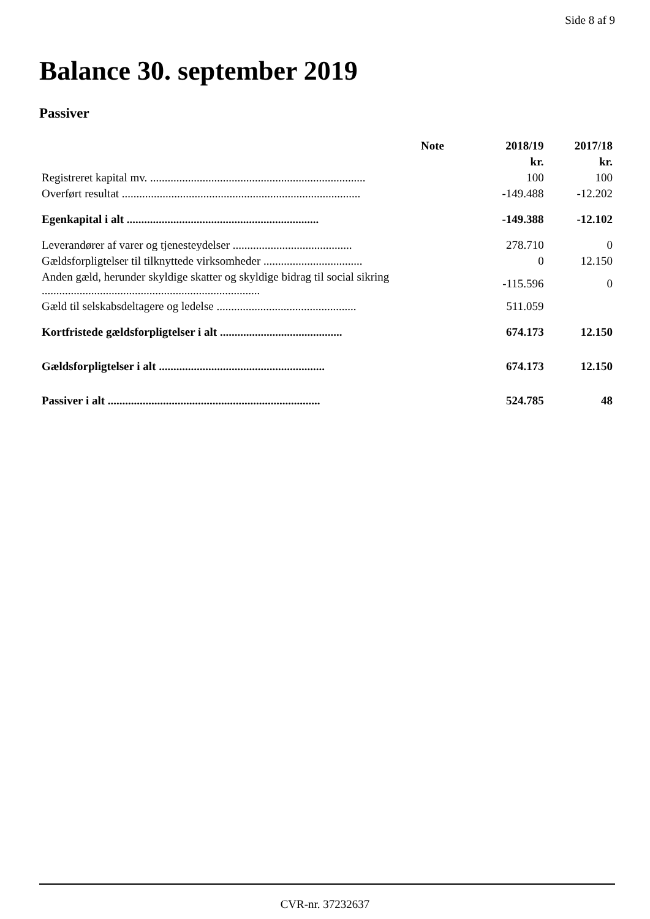Side 8 af 9
Balance 30. september 2019
Passiver
| | Note | 2018/19 | 2017/18 |
| --- | --- | --- | --- |
| | | kr. | kr. |
| Registreret kapital mv. .......................................................................... | | 100 | 100 |
| Overført resultat .................................................................................. | | -149.488 | -12.202 |
| Egenkapital i alt .................................................................. | | -149.388 | -12.102 |
| Leverandører af varer og tjenesteydelser ......................................... | | 278.710 | 0 |
| Gældsforpligtelser til tilknyttede virksomheder .................................. | | 0 | 12.150 |
| Anden gæld, herunder skyldige skatter og skyldige bidrag til social sikring ........................................................................... | | -115.596 | 0 |
| Gæld til selskabsdeltagere og ledelse ................................................ | | 511.059 | |
| Kortfristede gældsforpligtelser i alt .......................................... | | 674.173 | 12.150 |
| Gældsforpligtelser i alt ......................................................... | | 674.173 | 12.150 |
| Passiver i alt ......................................................................... | | 524.785 | 48 |
CVR-nr. 37232637